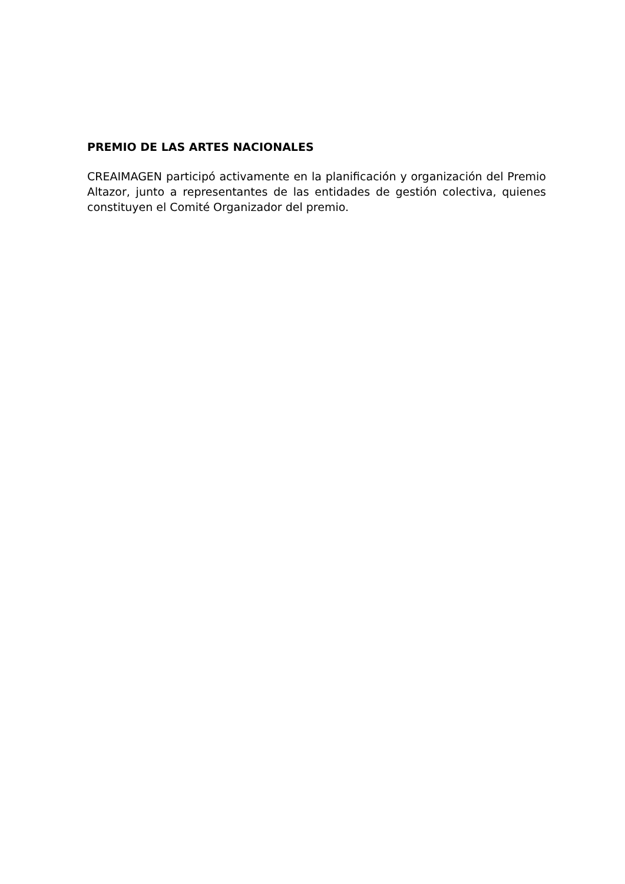PREMIO DE LAS ARTES NACIONALES
CREAIMAGEN participó activamente en la planificación y organización del Premio Altazor, junto a representantes de las entidades de gestión colectiva, quienes constituyen el Comité Organizador del premio.